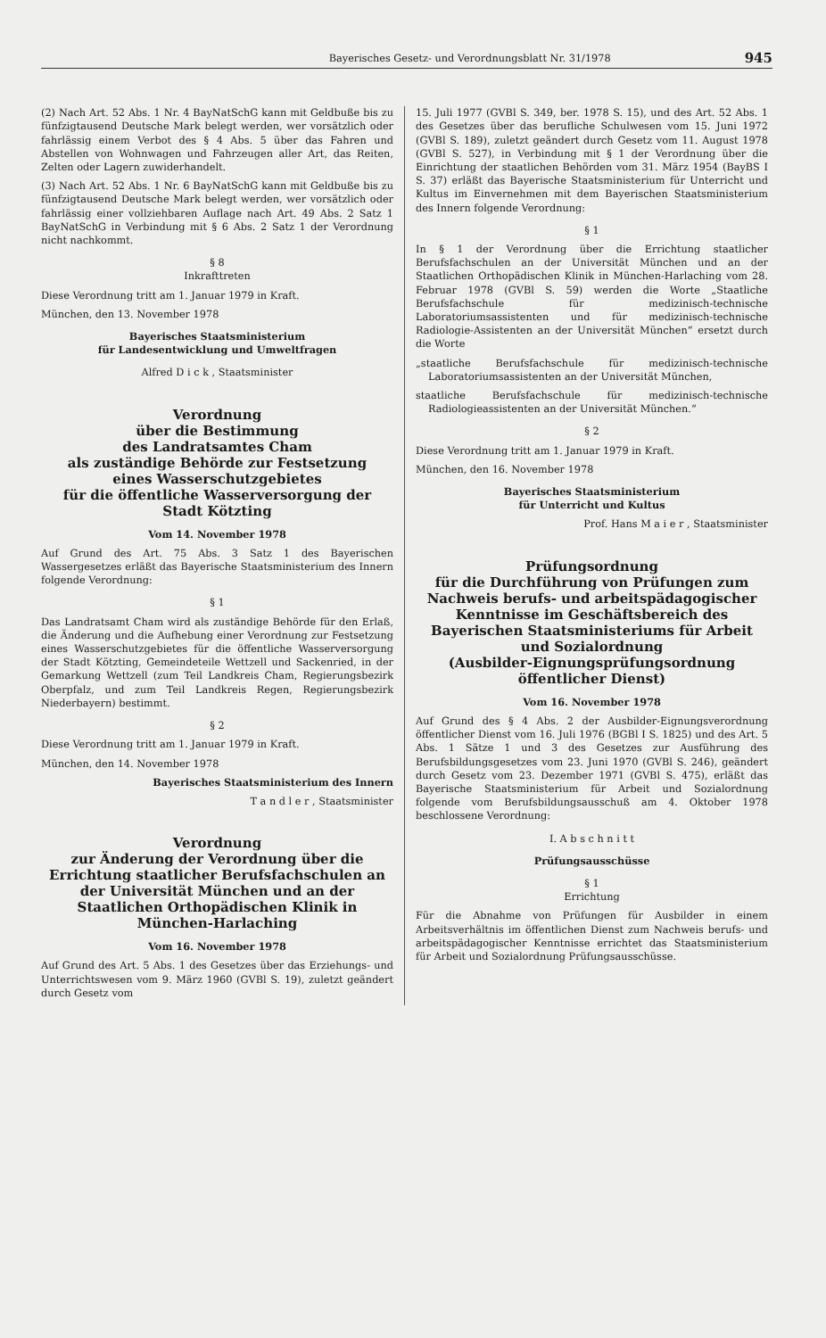Bayerisches Gesetz- und Verordnungsblatt Nr. 31/1978 945
(2) Nach Art. 52 Abs. 1 Nr. 4 BayNatSchG kann mit Geldbuße bis zu fünfzigtausend Deutsche Mark belegt werden, wer vorsätzlich oder fahrlässig einem Verbot des § 4 Abs. 5 über das Fahren und Abstellen von Wohnwagen und Fahrzeugen aller Art, das Reiten, Zelten oder Lagern zuwiderhandelt.
(3) Nach Art. 52 Abs. 1 Nr. 6 BayNatSchG kann mit Geldbuße bis zu fünfzigtausend Deutsche Mark belegt werden, wer vorsätzlich oder fahrlässig einer vollziehbaren Auflage nach Art. 49 Abs. 2 Satz 1 BayNatSchG in Verbindung mit § 6 Abs. 2 Satz 1 der Verordnung nicht nachkommt.
§ 8
Inkrafttreten
Diese Verordnung tritt am 1. Januar 1979 in Kraft.
München, den 13. November 1978
Bayerisches Staatsministerium
für Landesentwicklung und Umweltfragen
Alfred D i c k , Staatsminister
Verordnung
über die Bestimmung
des Landratsamtes Cham
als zuständige Behörde zur Festsetzung
eines Wasserschutzgebietes
für die öffentliche Wasserversorgung der
Stadt Kötzting
Vom 14. November 1978
Auf Grund des Art. 75 Abs. 3 Satz 1 des Bayerischen Wassergesetzes erläßt das Bayerische Staatsministerium des Innern folgende Verordnung:
§ 1
Das Landratsamt Cham wird als zuständige Behörde für den Erlaß, die Änderung und die Aufhebung einer Verordnung zur Festsetzung eines Wasserschutzgebietes für die öffentliche Wasserversorgung der Stadt Kötzting, Gemeindeteile Wettzell und Sackenried, in der Gemarkung Wettzell (zum Teil Landkreis Cham, Regierungsbezirk Oberpfalz, und zum Teil Landkreis Regen, Regierungsbezirk Niederbayern) bestimmt.
§ 2
Diese Verordnung tritt am 1. Januar 1979 in Kraft.
München, den 14. November 1978
Bayerisches Staatsministerium des Innern
T a n d l e r , Staatsminister
Verordnung
zur Änderung der Verordnung über die Errichtung staatlicher Berufsfachschulen an der Universität München und an der Staatlichen Orthopädischen Klinik in München-Harlaching
Vom 16. November 1978
Auf Grund des Art. 5 Abs. 1 des Gesetzes über das Erziehungs- und Unterrichtswesen vom 9. März 1960 (GVBl S. 19), zuletzt geändert durch Gesetz vom
15. Juli 1977 (GVBl S. 349, ber. 1978 S. 15), und des Art. 52 Abs. 1 des Gesetzes über das berufliche Schulwesen vom 15. Juni 1972 (GVBl S. 189), zuletzt geändert durch Gesetz vom 11. August 1978 (GVBl S. 527), in Verbindung mit § 1 der Verordnung über die Einrichtung der staatlichen Behörden vom 31. März 1954 (BayBS I S. 37) erläßt das Bayerische Staatsministerium für Unterricht und Kultus im Einvernehmen mit dem Bayerischen Staatsministerium des Innern folgende Verordnung:
§ 1
In § 1 der Verordnung über die Errichtung staatlicher Berufsfachschulen an der Universität München und an der Staatlichen Orthopädischen Klinik in München-Harlaching vom 28. Februar 1978 (GVBl S. 59) werden die Worte „Staatliche Berufsfachschule für medizinisch-technische Laboratoriumsassistenten und für medizinisch-technische Radiologie-Assistenten an der Universität München“ ersetzt durch die Worte
„staatliche Berufsfachschule für medizinisch-technische Laboratoriumsassistenten an der Universität München,
staatliche Berufsfachschule für medizinisch-technische Radiologieassistenten an der Universität München.“
§ 2
Diese Verordnung tritt am 1. Januar 1979 in Kraft.
München, den 16. November 1978
Bayerisches Staatsministerium
für Unterricht und Kultus
Prof. Hans M a i e r , Staatsminister
Prüfungsordnung
für die Durchführung von Prüfungen zum Nachweis berufs- und arbeitspädagogischer Kenntnisse im Geschäftsbereich des Bayerischen Staatsministeriums für Arbeit und Sozialordnung
(Ausbilder-Eignungsprüfungsordnung öffentlicher Dienst)
Vom 16. November 1978
Auf Grund des § 4 Abs. 2 der Ausbilder-Eignungsverordnung öffentlicher Dienst vom 16. Juli 1976 (BGBl I S. 1825) und des Art. 5 Abs. 1 Sätze 1 und 3 des Gesetzes zur Ausführung des Berufsbildungsgesetzes vom 23. Juni 1970 (GVBl S. 246), geändert durch Gesetz vom 23. Dezember 1971 (GVBl S. 475), erläßt das Bayerische Staatsministerium für Arbeit und Sozialordnung folgende vom Berufsbildungsausschuß am 4. Oktober 1978 beschlossene Verordnung:
I. A b s c h n i t t
Prüfungsausschüsse
§ 1
Errichtung
Für die Abnahme von Prüfungen für Ausbilder in einem Arbeitsverhältnis im öffentlichen Dienst zum Nachweis berufs- und arbeitspädagogischer Kenntnisse errichtet das Staatsministerium für Arbeit und Sozialordnung Prüfungsausschüsse.